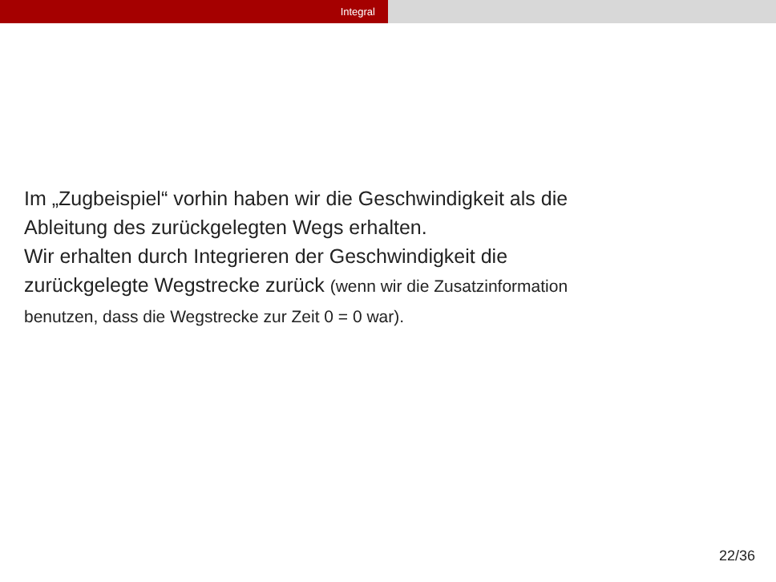Integral
Im „Zugbeispiel“ vorhin haben wir die Geschwindigkeit als die
Ableitung des zurückgelegten Wegs erhalten.
Wir erhalten durch Integrieren der Geschwindigkeit die
zurückgelegte Wegstrecke zurück (wenn wir die Zusatzinformation
benutzen, dass die Wegstrecke zur Zeit 0 = 0 war).
22/36